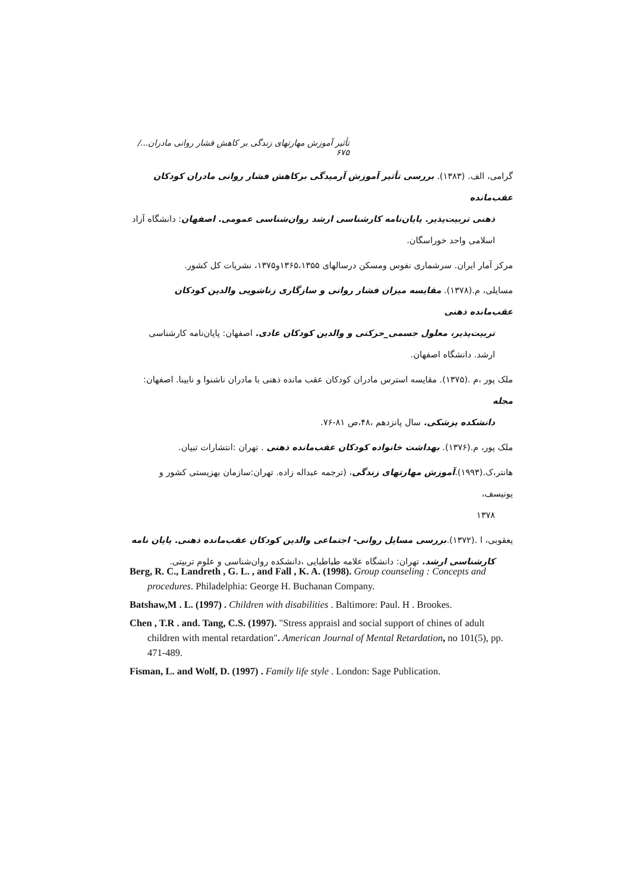تأثیر آموزش مهارتهای زندگی بر کاهش فشار روانی مادران.../ ۶۷۵
گرامی، الف. (۱۳۸۳). بررسی تأثیر آموزش آرمیدگی برکاهش فشار روانی مادران کودکان عقب‌مانده
ذهنی تربیت‌پذیر. پایان‌نامه کارشناسی ارشد روان‌شناسی عمومی. اصفهان: دانشگاه آزاد اسلامی واحد خوراسگان.
مرکز آمار ایران. سرشماری نفوس ومسکن درسالهای ۱۳۶۵،۱۳۵۵و۱۳۷۵، نشریات کل کشور.
مسایلی، م.(۱۳۷۸). مقایسه میزان فشار روانی و سازگاری زناشویی والدین کودکان عقب‌مانده ذهنی
تربیت‌پذیر، معلول جسمی_حرکتی و والدین کودکان عادی. اصفهان: پایان‌نامه کارشناسی ارشد. دانشگاه اصفهان.
ملک پور ،م .(۱۳۷۵). مقایسه استرس مادران کودکان عقب مانده ذهنی با مادران ناشنوا و نابینا. اصفهان: مجله
دانشکده پزشکی. سال پانزدهم ،۴۸،ص ۸۱-۷۶.
ملک پور، م.(۱۳۷۶). بهداشت خانواده کودکان عقب‌مانده ذهنی . تهران :انتشارات تبیان.
هانتر،ک.(۱۹۹۳).آموزش مهارتهای زندگی، (ترجمه عبداله زاده. تهران:سازمان بهزیستی کشور و یونیسف،
۱۳۷۸
یعقوبی، ا .(۱۳۷۲).بررسی مسایل روانی- اجتماعی والدین کودکان عقب‌مانده ذهنی. پایان نامه
کارشناسی ارشد. تهران: دانشگاه علامه طباطبایی ،دانشکده روان‌شناسی و علوم تربیتی.
Berg, R. C., Landreth , G. L. , and Fall , K. A. (1998). Group counseling : Concepts and procedures. Philadelphia: George H. Buchanan Company.
Batshaw,M . L. (1997) . Children with disabilities . Baltimore: Paul. H . Brookes.
Chen , T.R . and. Tang, C.S. (1997). "Stress appraisl and social support of chines of adult children with mental retardation". American Journal of Mental Retardation, no 101(5), pp. 471-489.
Fisman, L. and Wolf, D. (1997) . Family life style . London: Sage Publication.